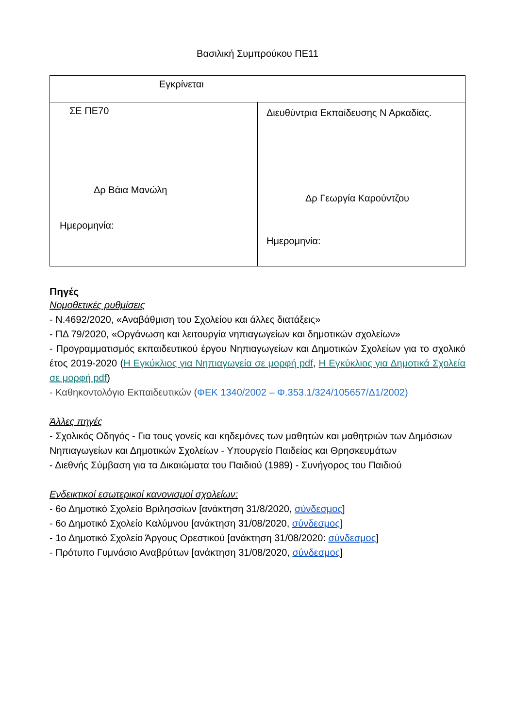Βασιλική Συμπρούκου ΠΕ11
| Εγκρίνεται | |
| ΣΕ ΠΕ70 Δρ Βάια Μανώλη Ημερομηνία: | Διευθύντρια Εκπαίδευσης Ν Αρκαδίας. Δρ Γεωργία Καρούντζου Ημερομηνία: |
Πηγές
Νομοθετικές ρυθμίσεις
- Ν.4692/2020, «Αναβάθμιση του Σχολείου και άλλες διατάξεις»
- ΠΔ 79/2020, «Οργάνωση και λειτουργία νηπιαγωγείων και δημοτικών σχολείων»
- Προγραμματισμός εκπαιδευτικού έργου Νηπιαγωγείων και Δημοτικών Σχολείων για το σχολικό έτος 2019-2020 (Η Εγκύκλιος για Νηπιαγωγεία σε μορφή pdf, Η Εγκύκλιος για Δημοτικά Σχολεία σε μορφή pdf)
- Καθηκοντολόγιο Εκπαιδευτικών (ΦΕΚ 1340/2002 – Φ.353.1/324/105657/Δ1/2002)
Άλλες πηγές
- Σχολικός Οδηγός - Για τους γονείς και κηδεμόνες των μαθητών και μαθητριών των Δημόσιων Νηπιαγωγείων και Δημοτικών Σχολείων - Υπουργείο Παιδείας και Θρησκευμάτων
- Διεθνής Σύμβαση για τα Δικαιώματα του Παιδιού (1989) - Συνήγορος του Παιδιού
Ενδεικτικοί εσωτερικοί κανονισμοί σχολείων:
- 6ο Δημοτικό Σχολείο Βριλησσίων [ανάκτηση 31/8/2020, σύνδεσμος]
- 6ο Δημοτικό Σχολείο Καλύμνου [ανάκτηση 31/08/2020, σύνδεσμος]
- 1ο Δημοτικό Σχολείο Άργους Ορεστικού [ανάκτηση 31/08/2020: σύνδεσμος]
- Πρότυπο Γυμνάσιο Αναβρύτων [ανάκτηση 31/08/2020, σύνδεσμος]